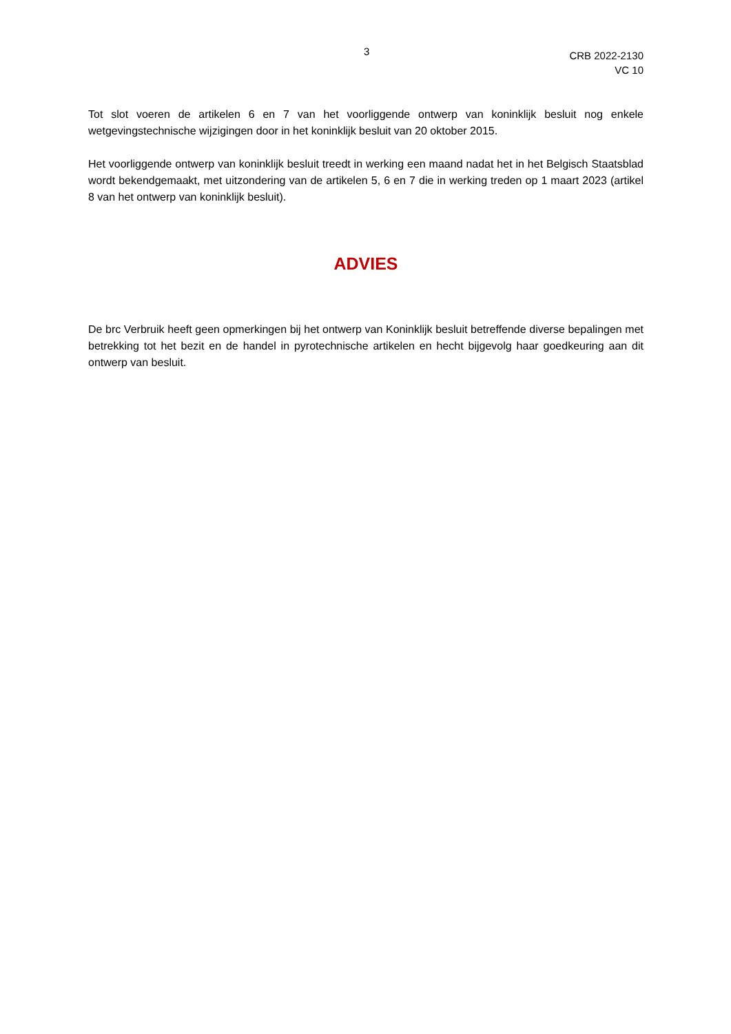3
CRB 2022-2130
VC 10
Tot slot voeren de artikelen 6 en 7 van het voorliggende ontwerp van koninklijk besluit nog enkele wetgevingstechnische wijzigingen door in het koninklijk besluit van 20 oktober 2015.
Het voorliggende ontwerp van koninklijk besluit treedt in werking een maand nadat het in het Belgisch Staatsblad wordt bekendgemaakt, met uitzondering van de artikelen 5, 6 en 7 die in werking treden op 1 maart 2023 (artikel 8 van het ontwerp van koninklijk besluit).
ADVIES
De brc Verbruik heeft geen opmerkingen bij het ontwerp van Koninklijk besluit betreffende diverse bepalingen met betrekking tot het bezit en de handel in pyrotechnische artikelen en hecht bijgevolg haar goedkeuring aan dit ontwerp van besluit.